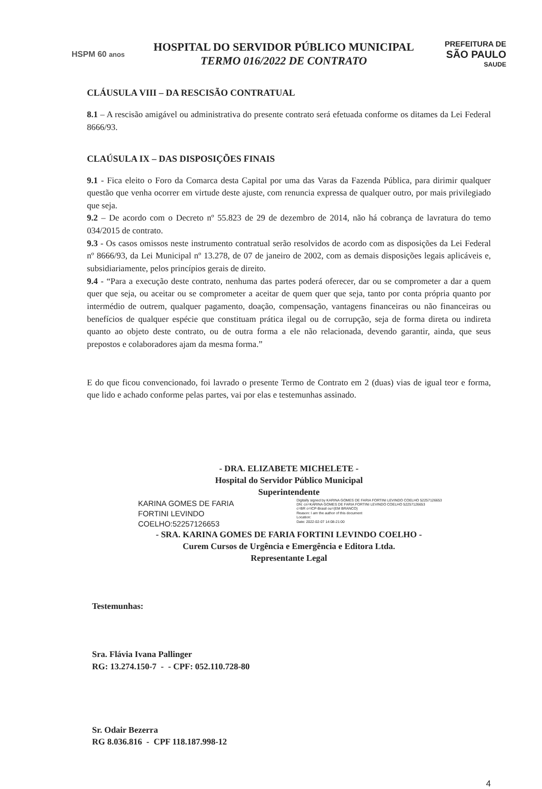HSPM 60 anos
HOSPITAL DO SERVIDOR PÚBLICO MUNICIPAL
TERMO 016/2022 DE CONTRATO
PREFEITURA DE
SÃO PAULO
SAUDE
CLÁUSULA VIII – DA RESCISÃO CONTRATUAL
8.1 – A rescisão amigável ou administrativa do presente contrato será efetuada conforme os ditames da Lei Federal 8666/93.
CLAÚSULA IX – DAS DISPOSIÇÕES FINAIS
9.1 - Fica eleito o Foro da Comarca desta Capital por uma das Varas da Fazenda Pública, para dirimir qualquer questão que venha ocorrer em virtude deste ajuste, com renuncia expressa de qualquer outro, por mais privilegiado que seja.
9.2 – De acordo com o Decreto nº 55.823 de 29 de dezembro de 2014, não há cobrança de lavratura do temo 034/2015 de contrato.
9.3 - Os casos omissos neste instrumento contratual serão resolvidos de acordo com as disposições da Lei Federal nº 8666/93, da Lei Municipal nº 13.278, de 07 de janeiro de 2002, com as demais disposições legais aplicáveis e, subsidiariamente, pelos princípios gerais de direito.
9.4 - “Para a execução deste contrato, nenhuma das partes poderá oferecer, dar ou se comprometer a dar a quem quer que seja, ou aceitar ou se comprometer a aceitar de quem quer que seja, tanto por conta própria quanto por intermédio de outrem, qualquer pagamento, doação, compensação, vantagens financeiras ou não financeiras ou benefícios de qualquer espécie que constituam prática ilegal ou de corrupção, seja de forma direta ou indireta quanto ao objeto deste contrato, ou de outra forma a ele não relacionada, devendo garantir, ainda, que seus prepostos e colaboradores ajam da mesma forma.”
E do que ficou convencionado, foi lavrado o presente Termo de Contrato em 2 (duas) vias de igual teor e forma, que lido e achado conforme pelas partes, vai por elas e testemunhas assinado.
- DRA. ELIZABETE MICHELETE -
Hospital do Servidor Público Municipal
Superintendente
KARINA GOMES DE FARIA
FORTINI LEVINDO
COELHO:52257126653
Digitally signed by KARINA GOMES DE FARIA FORTINI LEVINDO COELHO 52257126653
DN: cn=KARINA GOMES DE FARIA FORTINI LEVINDO COELHO 52257126653
c=BR o=ICP-Brasil ou=(EM BRANCO)
Reason: I am the author of this document
Location:
Date: 2022-02-07 14:08-21:00
- SRA. KARINA GOMES DE FARIA FORTINI LEVINDO COELHO -
Curem Cursos de Urgência e Emergência e Editora Ltda.
Representante Legal
Testemunhas:
Sra. Flávia Ivana Pallinger
RG: 13.274.150-7 - - CPF: 052.110.728-80
Sr. Odair Bezerra
RG 8.036.816 - CPF 118.187.998-12
4